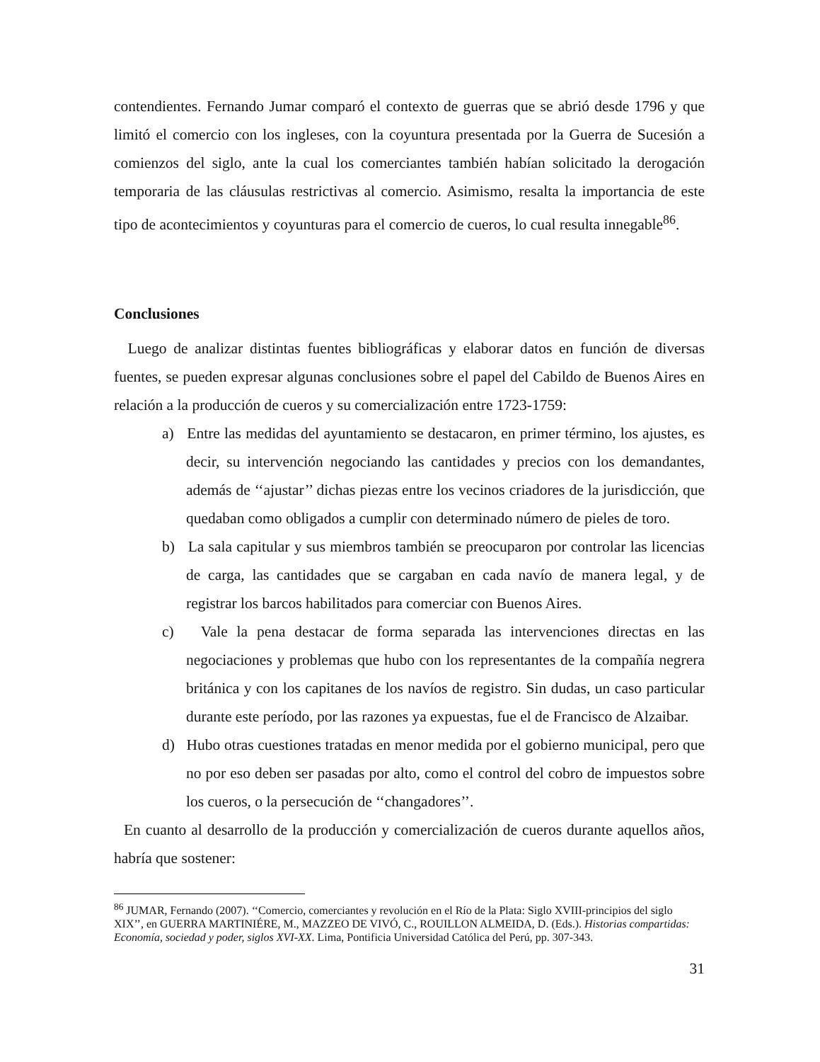contendientes. Fernando Jumar comparó el contexto de guerras que se abrió desde 1796 y que limitó el comercio con los ingleses, con la coyuntura presentada por la Guerra de Sucesión a comienzos del siglo, ante la cual los comerciantes también habían solicitado la derogación temporaria de las cláusulas restrictivas al comercio. Asimismo, resalta la importancia de este tipo de acontecimientos y coyunturas para el comercio de cueros, lo cual resulta innegable<sup>86</sup>.
Conclusiones
Luego de analizar distintas fuentes bibliográficas y elaborar datos en función de diversas fuentes, se pueden expresar algunas conclusiones sobre el papel del Cabildo de Buenos Aires en relación a la producción de cueros y su comercialización entre 1723-1759:
a) Entre las medidas del ayuntamiento se destacaron, en primer término, los ajustes, es decir, su intervención negociando las cantidades y precios con los demandantes, además de ‘‘ajustar’’ dichas piezas entre los vecinos criadores de la jurisdicción, que quedaban como obligados a cumplir con determinado número de pieles de toro.
b) La sala capitular y sus miembros también se preocuparon por controlar las licencias de carga, las cantidades que se cargaban en cada navío de manera legal, y de registrar los barcos habilitados para comerciar con Buenos Aires.
c) Vale la pena destacar de forma separada las intervenciones directas en las negociaciones y problemas que hubo con los representantes de la compañía negrera británica y con los capitanes de los navíos de registro. Sin dudas, un caso particular durante este período, por las razones ya expuestas, fue el de Francisco de Alzaibar.
d) Hubo otras cuestiones tratadas en menor medida por el gobierno municipal, pero que no por eso deben ser pasadas por alto, como el control del cobro de impuestos sobre los cueros, o la persecución de ‘‘changadores’’.
En cuanto al desarrollo de la producción y comercialización de cueros durante aquellos años, habría que sostener:
<sup>86</sup> JUMAR, Fernando (2007). ‘‘Comercio, comerciantes y revolución en el Río de la Plata: Siglo XVIII-principios del siglo XIX’’, en GUERRA MARTINIÉRE, M., MAZZEO DE VIVÓ, C., ROUILLON ALMEIDA, D. (Eds.). Historias compartidas: Economía, sociedad y poder, siglos XVI-XX. Lima, Pontificia Universidad Católica del Perú, pp. 307-343.
31